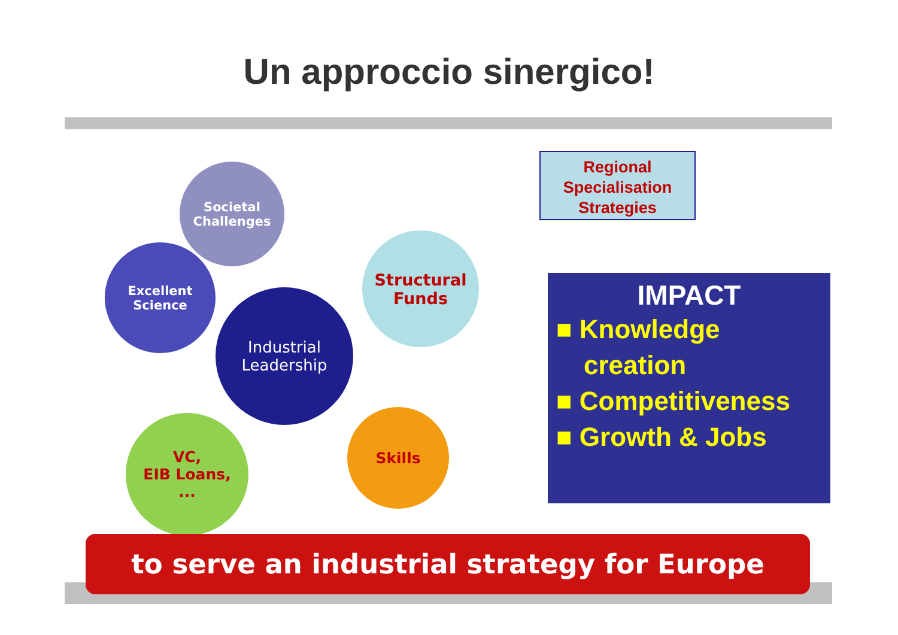Un approccio sinergico!
Societal
Challenges
Excellent
Science
Industrial
Leadership
Structural
Funds
VC,
EIB Loans,
...
Skills
Regional Specialisation Strategies
IMPACT
■ Knowledge creation
■ Competitiveness
■ Growth & Jobs
to serve an industrial strategy for Europe